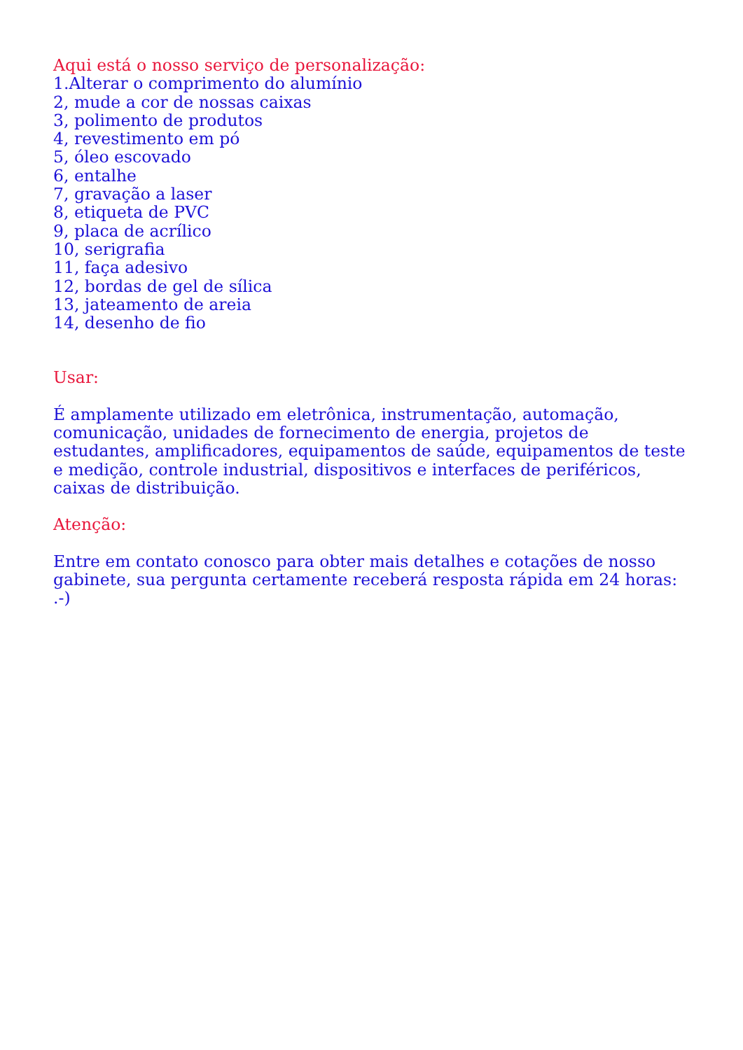Aqui está o nosso serviço de personalização:
1.Alterar o comprimento do alumínio
2, mude a cor de nossas caixas
3, polimento de produtos
4, revestimento em pó
5, óleo escovado
6, entalhe
7, gravação a laser
8, etiqueta de PVC
9, placa de acrílico
10, serigrafia
11, faça adesivo
12, bordas de gel de sílica
13, jateamento de areia
14, desenho de fio
Usar:
É amplamente utilizado em eletrônica, instrumentação, automação, comunicação, unidades de fornecimento de energia, projetos de estudantes, amplificadores, equipamentos de saúde, equipamentos de teste e medição, controle industrial, dispositivos e interfaces de periféricos, caixas de distribuição.
Atenção:
Entre em contato conosco para obter mais detalhes e cotações de nosso gabinete, sua pergunta certamente receberá resposta rápida em 24 horas: .-)